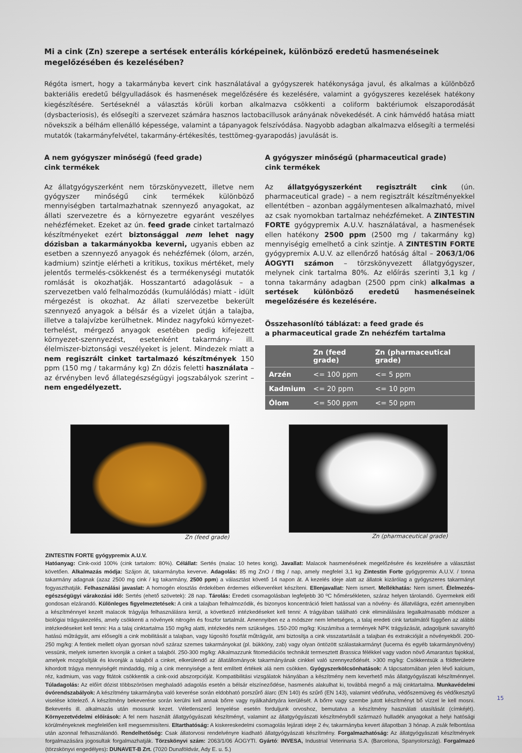Mi a cink (Zn) szerepe a sertések enterális kórképeinek, különböző eredetű hasmenéseinek megelőzésében és kezelésében?
Régóta ismert, hogy a takarmányba kevert cink használatával a gyógyszerek hatékonysága javul, és alkalmas a különböző bakteriális eredetű bélgyulladások és hasmenések megelőzésére és kezelésére, valamint a gyógyszeres kezelések hatékony kiegészítésére. Serté­seknél a választás körüli korban alkalmazva csökkenti a coliform baktériumok elszaporodását (dysbacteriosis), és elősegíti a szervezet számára hasznos lactobacillusok arányának növekedését. A cink hámvédő hatása miatt növekszik a bélhám ellenálló képessége, valamint a tápanyagok felszívódása. Nagyobb adagban alkalmazva elősegíti a termelési mutatók (takarmány­felvétel, takarmány-értékesítés, testtömeg-gyarapodás) javulását is.
A nem gyógyszer minőségű (feed grade)
cink termékek
Az állatgyógyszerként nem törzskönyvezett, illetve nem gyógy­szer minőségű cink termékek különböző mennyiségben tartal­mazhatnak szennyező anyagokat, az állati szervezetre és a kör­nyezetre egyaránt veszélyes nehézfémeket. Ezeket az ún. feed grade cinket tartalmazó készítményeket ezért biztonsággal nem lehet nagy dózisban a takarmányokba keverni, ugyanis ebben az esetben a szennyező anyagok és nehézfémek (ólom, arzén, kadmium) szintje elérheti a kritikus, toxikus mér­téket, mely jelentős termelés-csökkenést és a termékenységi mutatók romlását is okozhatják. Hosszantartó adagolásuk – a szervezetben való felhalmozódás (kumulálódás) miatt - idült mérgezést is okozhat. Az állati szervezetbe bekerült szennyező anyagok a bélsár és a vizelet útján a talajba, illetve a talajvízbe kerülhetnek. Mindez nagyfokú környezet-terhelést, mérgező anyagok esetében pedig kifejezett környezet-szennyezést, ese­tenként takarmány- ill. élelmiszer-biztonsági veszélyeket is je­lent. Mindezek miatt a nem regiszrált cinket tartalmazó ké­szítmények 150 ppm (150 mg / takarmány kg) Zn dózis felet­ti használata – az érvényben levő állategészségügyi jogszabá­lyok szerint – nem engedélyezett.
A gyógyszer minőségű (pharmaceutical grade)
cink termékek
Az állatgyógyszerként regisztrált cink (ún. pharmaceutical grade) – a nem regisztrált készítményekkel ellentétben – azon­ban aggálymentesen alkalmazható, mivel az csak nyomokban tartalmaz nehézfémeket. A ZINTESTIN FORTE gyógypremix A.U.V. használatával, a hasmenések ellen hatékony 2500 ppm (2500 mg / takarmány kg) mennyiségig emelhető a cink szintje. A ZINTESTIN FORTE gyógypremix A.U.V. az el­lenőrző hatóság által – 2063/1/06 ÁOGYTI számon – törzs­könyvezett állatgyógyszer, melynek cink tartalma 80%. Az előírás szerinti 3,1 kg / tonna takarmány adagban (2500 ppm cink) alkalmas a sertések különböző eredetű hasmenései­nek megelőzésére és kezelésére.
Összehasonlító táblázat: a feed grade és
a pharmaceutical grade Zn nehézfém tartalma
| | Zn (feed grade) | Zn (pharmaceutical grade) |
| --- | --- | --- |
| Arzén | <= 100 ppm | <= 5 ppm |
| Kadmium | <= 20 ppm | <= 10 ppm |
| Ólom | <= 500 ppm | <= 50 ppm |
Zn (feed grade) Zn (pharmaceutical grade)
ZINTESTIN FORTE gyógypremix A.U.V.
Hatóanyag: Cink-oxid 100% (cink tartalom: 80%). Célállat: Sertés (malac 10 hetes korig). Javallat: Malacok hasmenésének megelőzésére és kezelésére a választást követően. Alkalmazás módja: Szájon át, takarmányba keverve. Adagolás: 85 mg ZnO / ttkg / nap, amely megfelel 3,1 kg Zintestin Forte gyógypremix A.U.V. / tonna takarmány adagnak (azaz 2500 mg cink / kg takarmány, 2500 ppm) a választást követő 14 napon át. A kezelés ideje alatt az állatok kizárólag a gyógyszeres takarmányt fogyaszthatják. Felhasználási javaslat: A homogén eloszlás érdekében érdemes előkeveréket készíteni. Ellenjavallat: Nem ismert. Mellékhatás: Nem ismert. Élelmezés-egészségügyi várakozási idő: Sertés (ehető szövetek): 28 nap. Tárolás: Eredeti csomagolásban legfeljebb 30 ºC hőmérsékleten, száraz helyen tárolandó. Gyermekek elől gondosan elzárandó. Különleges figyelmeztetések: A cink a talajban felhalmozódik, és bizonyos koncentráció felett hatással van a növény- és állatvilágra, ezért amennyiben a készítménnyel kezelt malacok trágyája felhasználásra kerül, a következő intézkedéseket kell tenni: A trágyában található cink eliminálására legalkalmasabb módszer a biológiai trágyakezelés, amely csökkenti a növények nitrogén és foszfor tartalmát. Amennyiben ez a módszer nem lehetséges, a talaj eredeti cink tartalmától függően az alábbi intézkedéseket kell tenni: Ha a talaj cinktartalma 150 mg/kg alatti, intézkedés nem szükséges. 150-200 mg/kg: Kiszámítva a termények NPK trágyázását, adagoljunk savanyító hatású műtrágyát, ami elősegíti a cink mobilitását a talajban, vagy lúgosító foszfát műtrágyát, ami biztosítja a cink visszatartását a talajban és extrakcióját a növényekből. 200-250 mg/kg: A fentiek mellett olyan gyorsan növő száraz szemes takarmányokat (pl. bükköny, zab) vagy olyan öntözött szálastakarmányt (lucerna és egyéb takarmánynövény) vessünk, melyek ismerten kivonják a cinket a talajból. 250-300 mg/kg: Alkalmazzunk fitomediációs technikát termesztett Brassica félékkel vagy vadon növő Amarantus fajokkal, amelyek mozgósítják és kivonják a talajból a cinket, elkerülendő az állatállományok takarmányának cinkkel való szennyeződését. >300 mg/kg: Csökkentsük a földterületre kihordott trágya mennyiségét mindaddig, míg a cink mennyisége a fent említett értékek alá nem csökken. Gyógyszerkölcsönhatások: A tápcsatornában jelen lévő kalcium, réz, kadmium, vas vagy fitátok csökkentik a cink-oxid abszorpcióját. Kompatibilitási vizsgálatok hiányában a készítmény nem keverhető más állatgyógyászati készítménnyel. Túladagolás: Az előírt dózist többszörösen meghaladó adagolás esetén a bélsár elszíneződése, hasmenés alakulhat ki, továbbá megnő a máj cinktartalma. Munkavédelmi óvórendszabályok: A készítmény takarmányba való keverése során eldobható porszűrő álarc (EN 140) és szűrő (EN 143), valamint védőruha, védőszemüveg és védőkesztyű viselése kötelező. A készítmény bekeverése során kerülni kell annak bőrre vagy nyálkahártyára kerülését. A bőrre vagy szembe jutott készítményt bő vízzel le kell mosni. Bekeverés ill. alkalmazás után mossunk kezet. Véletlenszerű lenyelése esetén forduljunk orvoshoz, bemutatva a készítmény használati utasítását (címkéjét). Környezetvédelmi előírások: A fel nem használt állatgyógyászati készítményt, valamint az állatgyógyászati készítményből származó hulladék anyagokat a helyi hatósági körülményeknek megfelelően kell megsemmisíteni. Eltarthatóság: A kiskereskedelmi csomagolás lejárati ideje 2 év, takarmányba kevert állapotban 3 hónap. A zsák felbontása után azonnal felhasználandó. Rendelhetőség: Csak állatorvosi rendelvényre kiadható állatgyógyászati készítmény. Forgalmazhatóság: Az állatgyógyászati készítmények forgalmazására jogosultak forgalmazhatják. Törzskönyvi szám: 2063/1/06 ÁOGYTI. Gyártó: INVESA, Industrial Veterinaria S.A. (Barcelona, Spanyolország). Forgalmazó (törzskönyvi engedélyes): DUNAVET-B Zrt. (7020 Dunaföldvár, Ady E. u. 5.)
15